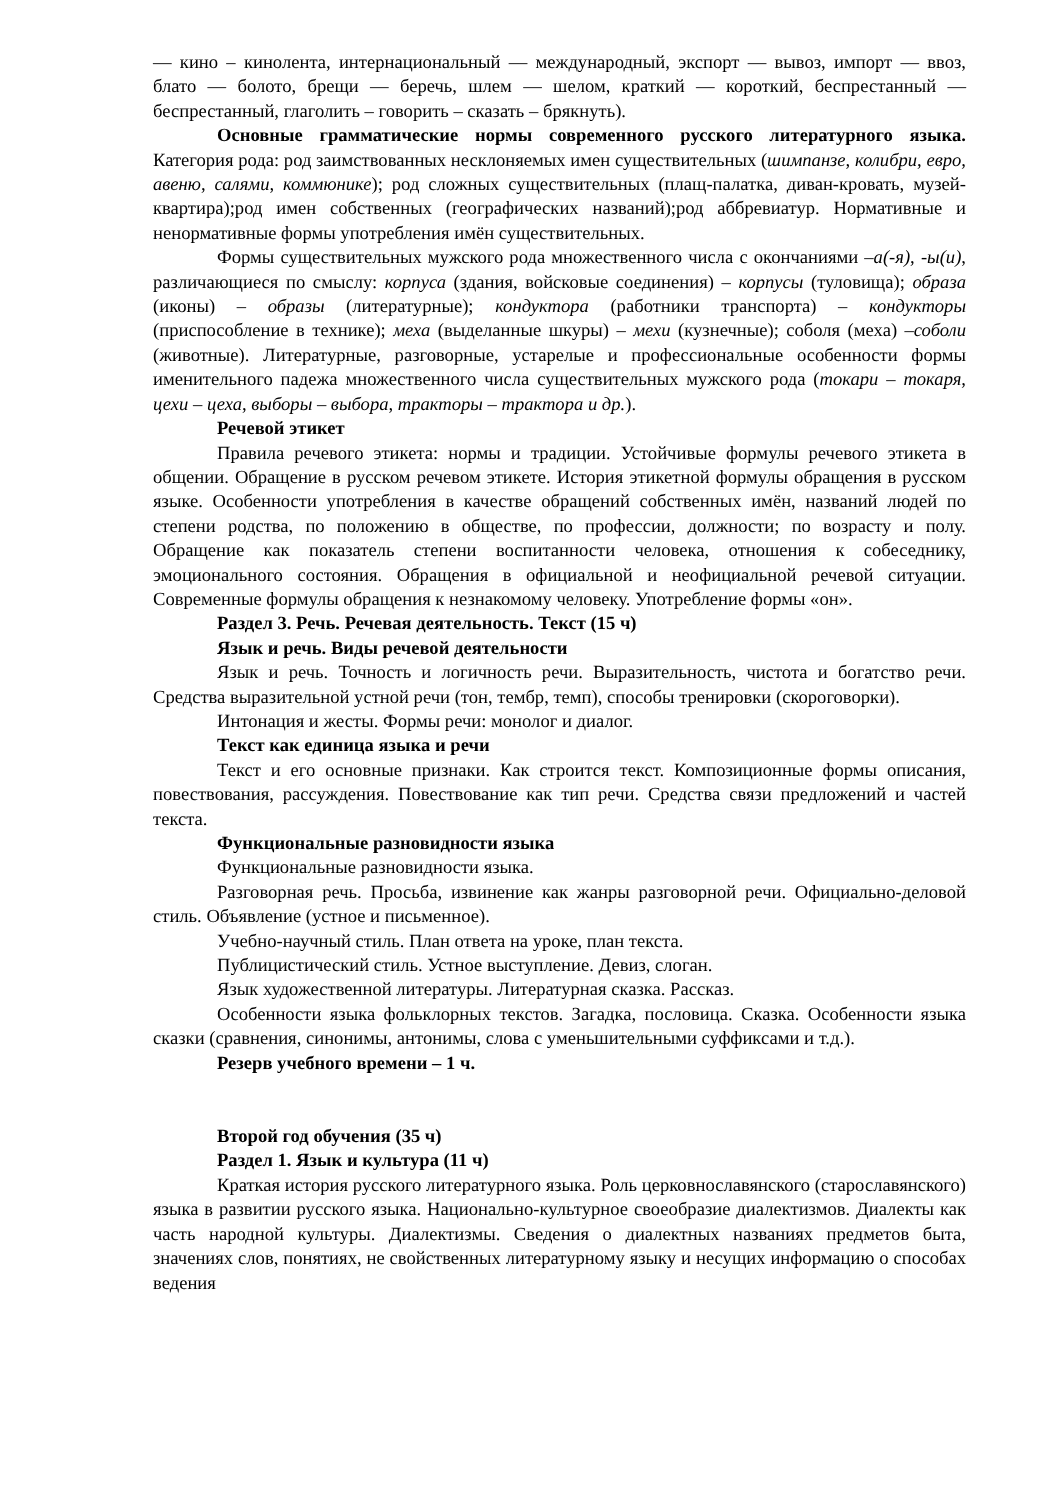— кино – кинолента, интернациональный — международный, экспорт — вывоз, импорт — ввоз, блато — болото, брещи — беречь, шлем — шелом, краткий — короткий, беспрестанный — беспрестанный, глаголить – говорить – сказать – брякнуть).
Основные грамматические нормы современного русского литературного языка. Категория рода: род заимствованных несклоняемых имен существительных (шимпанзе, колибри, евро, авеню, салями, коммюнике); род сложных существительных (плащ-палатка, диван-кровать, музей-квартира);род имен собственных (географических названий);род аббревиатур. Нормативные и ненормативные формы употребления имён существительных.
Формы существительных мужского рода множественного числа с окончаниями –а(-я), -ы(и), различающиеся по смыслу: корпуса (здания, войсковые соединения) – корпусы (туловища); образа (иконы) – образы (литературные); кондуктора (работники транспорта) – кондукторы (приспособление в технике); меха (выделанные шкуры) – мехи (кузнечные); соболя (меха) –соболи (животные). Литературные, разговорные, устарелые и профессиональные особенности формы именительного падежа множественного числа существительных мужского рода (токари – токаря, цехи – цеха, выборы – выбора, тракторы – трактора и др.).
Речевой этикет
Правила речевого этикета: нормы и традиции. Устойчивые формулы речевого этикета в общении. Обращение в русском речевом этикете. История этикетной формулы обращения в русском языке. Особенности употребления в качестве обращений собственных имён, названий людей по степени родства, по положению в обществе, по профессии, должности; по возрасту и полу. Обращение как показатель степени воспитанности человека, отношения к собеседнику, эмоционального состояния. Обращения в официальной и неофициальной речевой ситуации. Современные формулы обращения к незнакомому человеку. Употребление формы «он».
Раздел 3. Речь. Речевая деятельность. Текст (15 ч)
Язык и речь. Виды речевой деятельности
Язык и речь. Точность и логичность речи. Выразительность, чистота и богатство речи. Средства выразительной устной речи (тон, тембр, темп), способы тренировки (скороговорки).
Интонация и жесты. Формы речи: монолог и диалог.
Текст как единица языка и речи
Текст и его основные признаки. Как строится текст. Композиционные формы описания, повествования, рассуждения. Повествование как тип речи. Средства связи предложений и частей текста.
Функциональные разновидности языка
Функциональные разновидности языка.
Разговорная речь. Просьба, извинение как жанры разговорной речи. Официально-деловой стиль. Объявление (устное и письменное).
Учебно-научный стиль. План ответа на уроке, план текста.
Публицистический стиль. Устное выступление. Девиз, слоган.
Язык художественной литературы. Литературная сказка. Рассказ.
Особенности языка фольклорных текстов. Загадка, пословица. Сказка. Особенности языка сказки (сравнения, синонимы, антонимы, слова с уменьшительными суффиксами и т.д.).
Резерв учебного времени – 1 ч.
Второй год обучения (35 ч)
Раздел 1. Язык и культура (11 ч)
Краткая история русского литературного языка. Роль церковнославянского (старославянского) языка в развитии русского языка. Национально-культурное своеобразие диалектизмов. Диалекты как часть народной культуры. Диалектизмы. Сведения о диалектных названиях предметов быта, значениях слов, понятиях, не свойственных литературному языку и несущих информацию о способах ведения